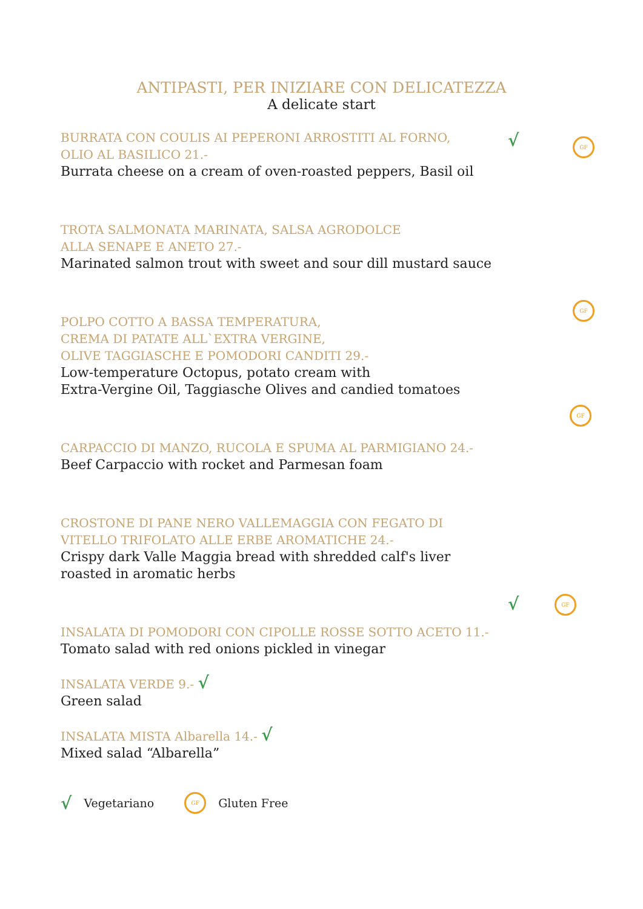ANTIPASTI, PER INIZIARE CON DELICATEZZA
A delicate start
√ GF
GF
GF
√ GF
BURRATA CON COULIS AI PEPERONI ARROSTITI AL FORNO,
OLIO AL BASILICO 21.-
Burrata cheese on a cream of oven-roasted peppers, Basil oil
TROTA SALMONATA MARINATA, SALSA AGRODOLCE
ALLA SENAPE E ANETO 27.-
Marinated salmon trout with sweet and sour dill mustard sauce
POLPO COTTO A BASSA TEMPERATURA,
CREMA DI PATATE ALL`EXTRA VERGINE,
OLIVE TAGGIASCHE E POMODORI CANDITI 29.-
Low-temperature Octopus, potato cream with
Extra-Vergine Oil, Taggiasche Olives and candied tomatoes
CARPACCIO DI MANZO, RUCOLA E SPUMA AL PARMIGIANO 24.-
Beef Carpaccio with rocket and Parmesan foam
CROSTONE DI PANE NERO VALLEMAGGIA CON FEGATO DI
VITELLO TRIFOLATO ALLE ERBE AROMATICHE 24.-
Crispy dark Valle Maggia bread with shredded calf's liver
roasted in aromatic herbs
INSALATA DI POMODORI CON CIPOLLE ROSSE SOTTO ACETO 11.-
Tomato salad with red onions pickled in vinegar
INSALATA VERDE 9.- √
Green salad
INSALATA MISTA Albarella 14.- √
Mixed salad “Albarella”
√ Vegetariano GF Gluten Free